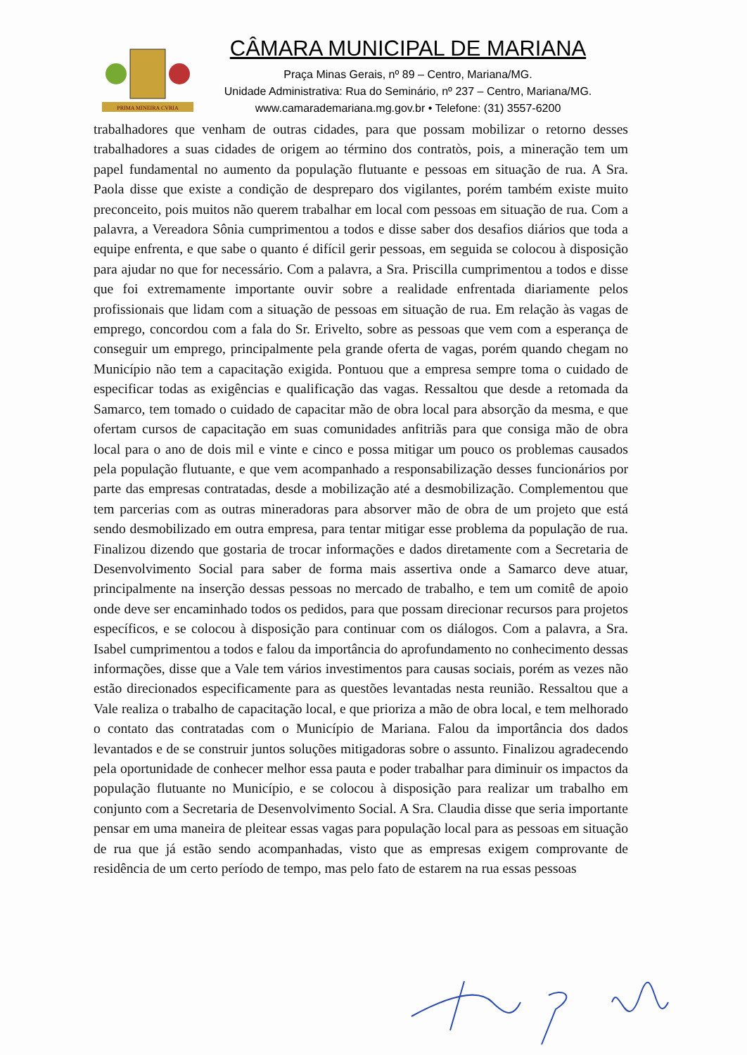PRIMA MINEIRA CVRIA
CÂMARA MUNICIPAL DE MARIANA
Praça Minas Gerais, nº 89 – Centro, Mariana/MG.
Unidade Administrativa: Rua do Seminário, nº 237 – Centro, Mariana/MG.
www.camarademariana.mg.gov.br • Telefone: (31) 3557-6200
trabalhadores que venham de outras cidades, para que possam mobilizar o retorno desses trabalhadores a suas cidades de origem ao término dos contratòs, pois, a mineração tem um papel fundamental no aumento da população flutuante e pessoas em situação de rua. A Sra. Paola disse que existe a condição de despreparo dos vigilantes, porém também existe muito preconceito, pois muitos não querem trabalhar em local com pessoas em situação de rua. Com a palavra, a Vereadora Sônia cumprimentou a todos e disse saber dos desafios diários que toda a equipe enfrenta, e que sabe o quanto é difícil gerir pessoas, em seguida se colocou à disposição para ajudar no que for necessário. Com a palavra, a Sra. Priscilla cumprimentou a todos e disse que foi extremamente importante ouvir sobre a realidade enfrentada diariamente pelos profissionais que lidam com a situação de pessoas em situação de rua. Em relação às vagas de emprego, concordou com a fala do Sr. Erivelto, sobre as pessoas que vem com a esperança de conseguir um emprego, principalmente pela grande oferta de vagas, porém quando chegam no Município não tem a capacitação exigida. Pontuou que a empresa sempre toma o cuidado de especificar todas as exigências e qualificação das vagas. Ressaltou que desde a retomada da Samarco, tem tomado o cuidado de capacitar mão de obra local para absorção da mesma, e que ofertam cursos de capacitação em suas comunidades anfitriãs para que consiga mão de obra local para o ano de dois mil e vinte e cinco e possa mitigar um pouco os problemas causados pela população flutuante, e que vem acompanhado a responsabilização desses funcionários por parte das empresas contratadas, desde a mobilização até a desmobilização. Complementou que tem parcerias com as outras mineradoras para absorver mão de obra de um projeto que está sendo desmobilizado em outra empresa, para tentar mitigar esse problema da população de rua. Finalizou dizendo que gostaria de trocar informações e dados diretamente com a Secretaria de Desenvolvimento Social para saber de forma mais assertiva onde a Samarco deve atuar, principalmente na inserção dessas pessoas no mercado de trabalho, e tem um comitê de apoio onde deve ser encaminhado todos os pedidos, para que possam direcionar recursos para projetos específicos, e se colocou à disposição para continuar com os diálogos. Com a palavra, a Sra. Isabel cumprimentou a todos e falou da importância do aprofundamento no conhecimento dessas informações, disse que a Vale tem vários investimentos para causas sociais, porém as vezes não estão direcionados especificamente para as questões levantadas nesta reunião. Ressaltou que a Vale realiza o trabalho de capacitação local, e que prioriza a mão de obra local, e tem melhorado o contato das contratadas com o Município de Mariana. Falou da importância dos dados levantados e de se construir juntos soluções mitigadoras sobre o assunto. Finalizou agradecendo pela oportunidade de conhecer melhor essa pauta e poder trabalhar para diminuir os impactos da população flutuante no Município, e se colocou à disposição para realizar um trabalho em conjunto com a Secretaria de Desenvolvimento Social. A Sra. Claudia disse que seria importante pensar em uma maneira de pleitear essas vagas para população local para as pessoas em situação de rua que já estão sendo acompanhadas, visto que as empresas exigem comprovante de residência de um certo período de tempo, mas pelo fato de estarem na rua essas pessoas